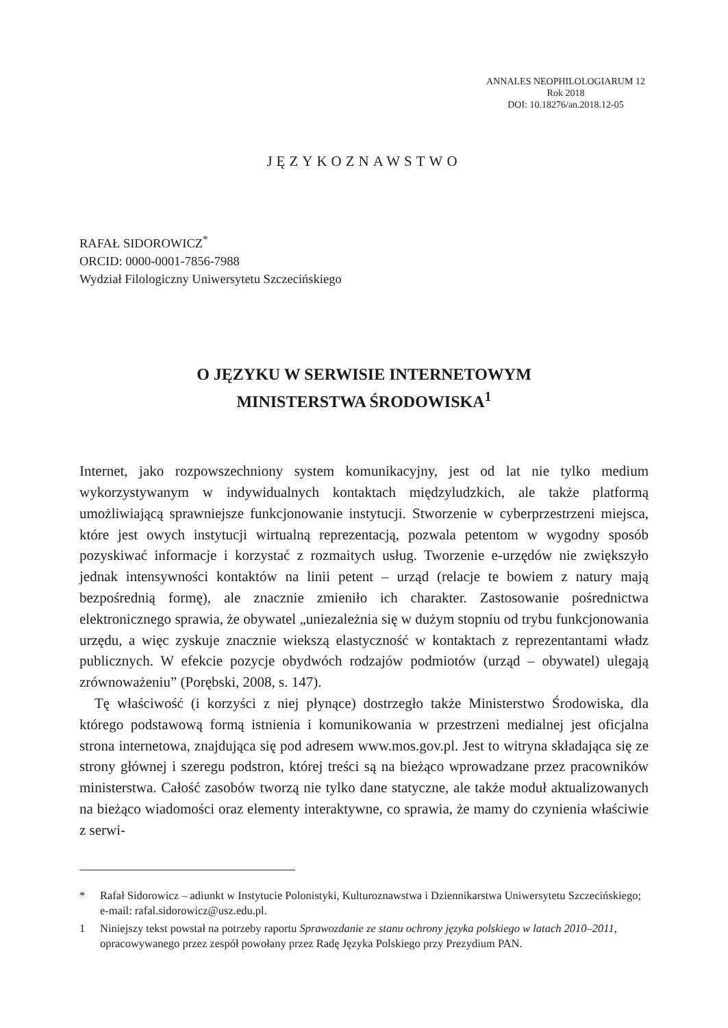ANNALES NEOPHILOLOGIARUM 12
Rok 2018
DOI: 10.18276/an.2018.12-05
JĘZYKOZNAWSTWO
RAFAŁ SIDOROWICZ<sup>*</sup>
ORCID: 0000-0001-7856-7988
Wydział Filologiczny Uniwersytetu Szczecińskiego
O JĘZYKU W SERWISIE INTERNETOWYM
MINISTERSTWA ŚRODOWISKA<sup>1</sup>
Internet, jako rozpowszechniony system komunikacyjny, jest od lat nie tylko medium wykorzystywanym w indywidualnych kontaktach międzyludzkich, ale także platformą umożliwiającą sprawniejsze funkcjonowanie instytucji. Stworzenie w cyberprzestrzeni miejsca, które jest owych instytucji wirtualną reprezentacją, pozwala petentom w wygodny sposób pozyskiwać informacje i korzystać z rozmaitych usług. Tworzenie e-urzędów nie zwiększyło jednak intensywności kontaktów na linii petent – urząd (relacje te bowiem z natury mają bezpośrednią formę), ale znacznie zmieniło ich charakter. Zastosowanie pośrednictwa elektronicznego sprawia, że obywatel „uniezależnia się w dużym stopniu od trybu funkcjonowania urzędu, a więc zyskuje znacznie wiekszą elastyczność w kontaktach z reprezentantami władz publicznych. W efekcie pozycje obydwóch rodzajów podmiotów (urząd – obywatel) ulegają zrównoważeniu” (Porębski, 2008, s. 147).
Tę właściwość (i korzyści z niej płynące) dostrzegło także Ministerstwo Środowiska, dla którego podstawową formą istnienia i komunikowania w przestrzeni medialnej jest oficjalna strona internetowa, znajdująca się pod adresem www.mos.gov.pl. Jest to witryna składająca się ze strony głównej i szeregu podstron, której treści są na bieżąco wprowadzane przez pracowników ministerstwa. Całość zasobów tworzą nie tylko dane statyczne, ale także moduł aktualizowanych na bieżąco wiadomości oraz elementy interaktywne, co sprawia, że mamy do czynienia właściwie z serwi-
* Rafał Sidorowicz – adiunkt w Instytucie Polonistyki, Kulturoznawstwa i Dziennikarstwa Uniwersytetu Szczecińskiego; e-mail: rafal.sidorowicz@usz.edu.pl.
1 Niniejszy tekst powstał na potrzeby raportu Sprawozdanie ze stanu ochrony języka polskiego w latach 2010–2011, opracowywanego przez zespół powołany przez Radę Języka Polskiego przy Prezydium PAN.